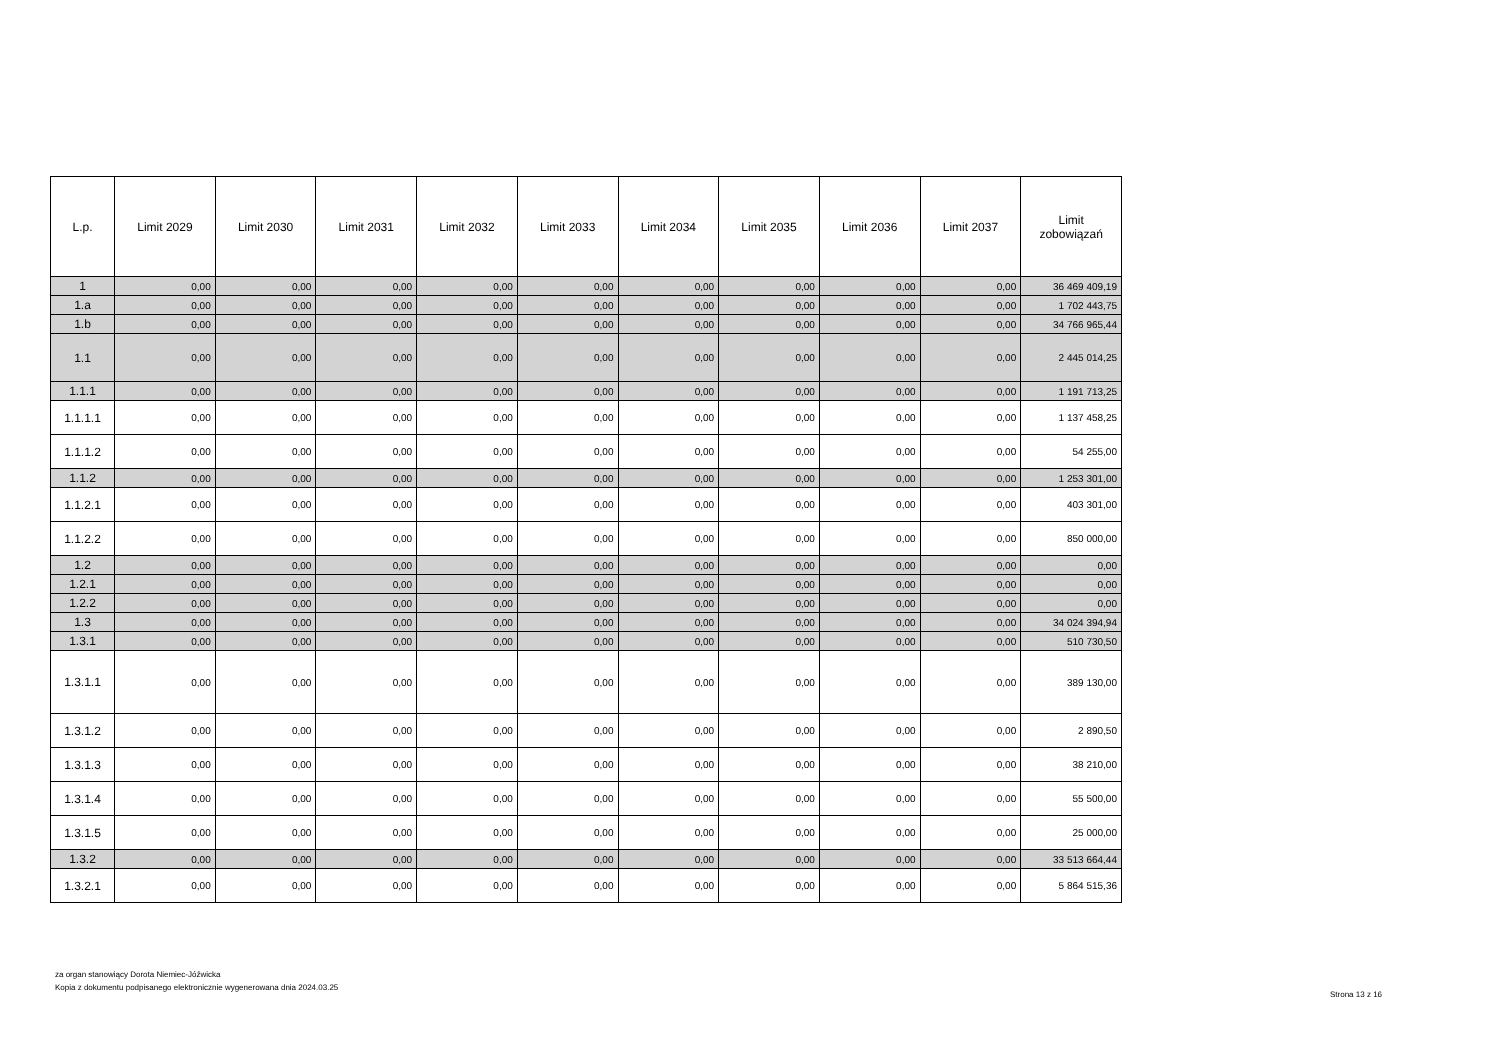| L.p. | Limit 2029 | Limit 2030 | Limit 2031 | Limit 2032 | Limit 2033 | Limit 2034 | Limit 2035 | Limit 2036 | Limit 2037 | Limit zobowiązań |
| --- | --- | --- | --- | --- | --- | --- | --- | --- | --- | --- |
| 1 | 0,00 | 0,00 | 0,00 | 0,00 | 0,00 | 0,00 | 0,00 | 0,00 | 0,00 | 36 469 409,19 |
| 1.a | 0,00 | 0,00 | 0,00 | 0,00 | 0,00 | 0,00 | 0,00 | 0,00 | 0,00 | 1 702 443,75 |
| 1.b | 0,00 | 0,00 | 0,00 | 0,00 | 0,00 | 0,00 | 0,00 | 0,00 | 0,00 | 34 766 965,44 |
| 1.1 | 0,00 | 0,00 | 0,00 | 0,00 | 0,00 | 0,00 | 0,00 | 0,00 | 0,00 | 2 445 014,25 |
| 1.1.1 | 0,00 | 0,00 | 0,00 | 0,00 | 0,00 | 0,00 | 0,00 | 0,00 | 0,00 | 1 191 713,25 |
| 1.1.1.1 | 0,00 | 0,00 | 0,00 | 0,00 | 0,00 | 0,00 | 0,00 | 0,00 | 0,00 | 1 137 458,25 |
| 1.1.1.2 | 0,00 | 0,00 | 0,00 | 0,00 | 0,00 | 0,00 | 0,00 | 0,00 | 0,00 | 54 255,00 |
| 1.1.2 | 0,00 | 0,00 | 0,00 | 0,00 | 0,00 | 0,00 | 0,00 | 0,00 | 0,00 | 1 253 301,00 |
| 1.1.2.1 | 0,00 | 0,00 | 0,00 | 0,00 | 0,00 | 0,00 | 0,00 | 0,00 | 0,00 | 403 301,00 |
| 1.1.2.2 | 0,00 | 0,00 | 0,00 | 0,00 | 0,00 | 0,00 | 0,00 | 0,00 | 0,00 | 850 000,00 |
| 1.2 | 0,00 | 0,00 | 0,00 | 0,00 | 0,00 | 0,00 | 0,00 | 0,00 | 0,00 | 0,00 |
| 1.2.1 | 0,00 | 0,00 | 0,00 | 0,00 | 0,00 | 0,00 | 0,00 | 0,00 | 0,00 | 0,00 |
| 1.2.2 | 0,00 | 0,00 | 0,00 | 0,00 | 0,00 | 0,00 | 0,00 | 0,00 | 0,00 | 0,00 |
| 1.3 | 0,00 | 0,00 | 0,00 | 0,00 | 0,00 | 0,00 | 0,00 | 0,00 | 0,00 | 34 024 394,94 |
| 1.3.1 | 0,00 | 0,00 | 0,00 | 0,00 | 0,00 | 0,00 | 0,00 | 0,00 | 0,00 | 510 730,50 |
| 1.3.1.1 | 0,00 | 0,00 | 0,00 | 0,00 | 0,00 | 0,00 | 0,00 | 0,00 | 0,00 | 389 130,00 |
| 1.3.1.2 | 0,00 | 0,00 | 0,00 | 0,00 | 0,00 | 0,00 | 0,00 | 0,00 | 0,00 | 2 890,50 |
| 1.3.1.3 | 0,00 | 0,00 | 0,00 | 0,00 | 0,00 | 0,00 | 0,00 | 0,00 | 0,00 | 38 210,00 |
| 1.3.1.4 | 0,00 | 0,00 | 0,00 | 0,00 | 0,00 | 0,00 | 0,00 | 0,00 | 0,00 | 55 500,00 |
| 1.3.1.5 | 0,00 | 0,00 | 0,00 | 0,00 | 0,00 | 0,00 | 0,00 | 0,00 | 0,00 | 25 000,00 |
| 1.3.2 | 0,00 | 0,00 | 0,00 | 0,00 | 0,00 | 0,00 | 0,00 | 0,00 | 0,00 | 33 513 664,44 |
| 1.3.2.1 | 0,00 | 0,00 | 0,00 | 0,00 | 0,00 | 0,00 | 0,00 | 0,00 | 0,00 | 5 864 515,36 |
za organ stanowiący Dorota Niemiec-Jóźwicka
Kopia z dokumentu podpisanego elektronicznie wygenerowana dnia 2024.03.25
Strona 13 z 16